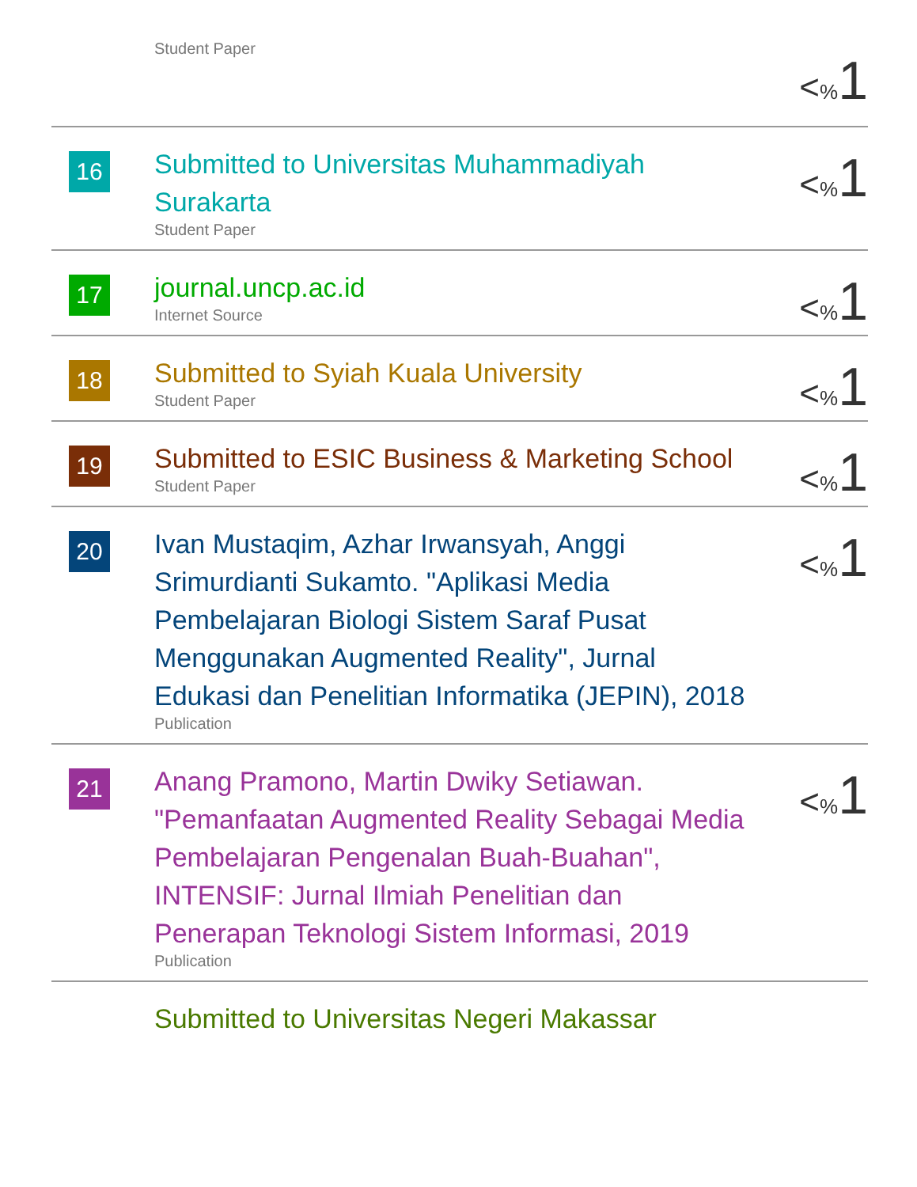| | Student Paper | < % 1 |
| 16 | Submitted to Universitas Muhammadiyah Surakarta Student Paper | < % 1 |
| 17 | journal.uncp.ac.id Internet Source | < % 1 |
| 18 | Submitted to Syiah Kuala University Student Paper | < % 1 |
| 19 | Submitted to ESIC Business & Marketing School Student Paper | < % 1 |
| 20 | Ivan Mustaqim, Azhar Irwansyah, Anggi Srimurdianti Sukamto. "Aplikasi Media Pembelajaran Biologi Sistem Saraf Pusat Menggunakan Augmented Reality", Jurnal Edukasi dan Penelitian Informatika (JEPIN), 2018 Publication | < % 1 |
| 21 | Anang Pramono, Martin Dwiky Setiawan. "Pemanfaatan Augmented Reality Sebagai Media Pembelajaran Pengenalan Buah-Buahan", INTENSIF: Jurnal Ilmiah Penelitian dan Penerapan Teknologi Sistem Informasi, 2019 Publication | < % 1 |
| | Submitted to Universitas Negeri Makassar | |